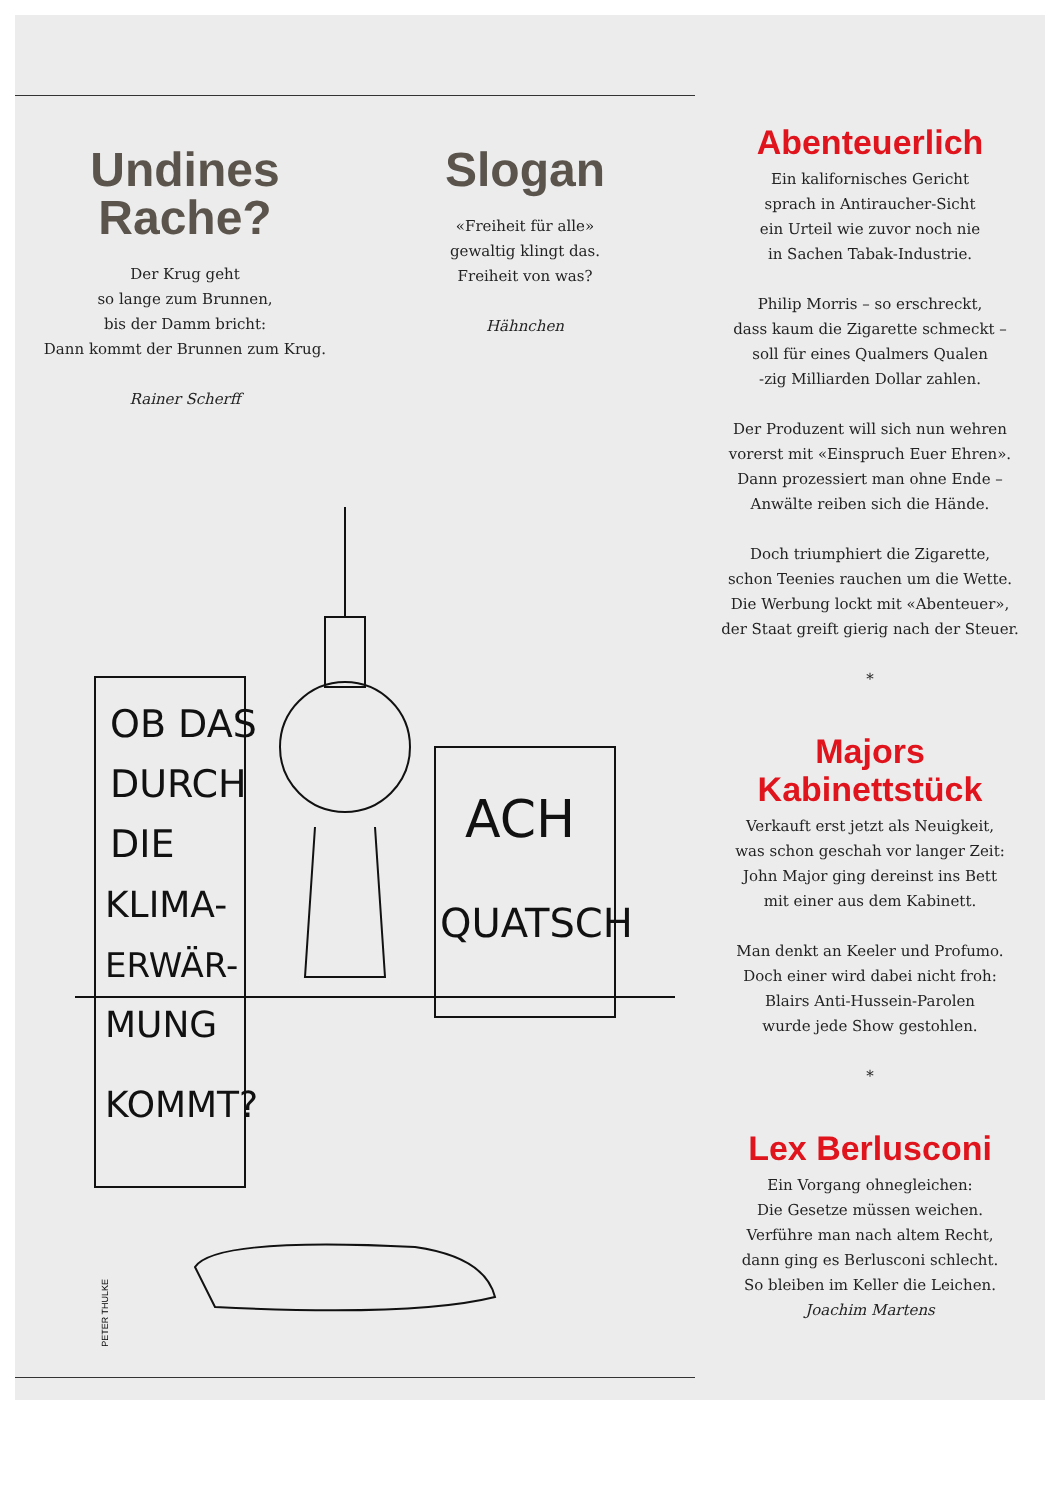Undines
Rache?
Der Krug geht
so lange zum Brunnen,
bis der Damm bricht:
Dann kommt der Brunnen zum Krug.
Rainer Scherff
Slogan
«Freiheit für alle»
gewaltig klingt das.
Freiheit von was?
Hähnchen
OB DAS
DURCH
DIE
KLIMA-
ERWÄR-
MUNG
KOMMT?
ACH
QUATSCH
PETER THULKE
Abenteuerlich
Ein kalifornisches Gericht
sprach in Antiraucher-Sicht
ein Urteil wie zuvor noch nie
in Sachen Tabak-Industrie.
Philip Morris – so erschreckt,
dass kaum die Zigarette schmeckt –
soll für eines Qualmers Qualen
-zig Milliarden Dollar zahlen.
Der Produzent will sich nun wehren
vorerst mit «Einspruch Euer Ehren».
Dann prozessiert man ohne Ende –
Anwälte reiben sich die Hände.
Doch triumphiert die Zigarette,
schon Teenies rauchen um die Wette.
Die Werbung lockt mit «Abenteuer»,
der Staat greift gierig nach der Steuer.
*
Majors
Kabinettstück
Verkauft erst jetzt als Neuigkeit,
was schon geschah vor langer Zeit:
John Major ging dereinst ins Bett
mit einer aus dem Kabinett.
Man denkt an Keeler und Profumo.
Doch einer wird dabei nicht froh:
Blairs Anti-Hussein-Parolen
wurde jede Show gestohlen.
*
Lex Berlusconi
Ein Vorgang ohnegleichen:
Die Gesetze müssen weichen.
Verführe man nach altem Recht,
dann ging es Berlusconi schlecht.
So bleiben im Keller die Leichen.
Joachim Martens